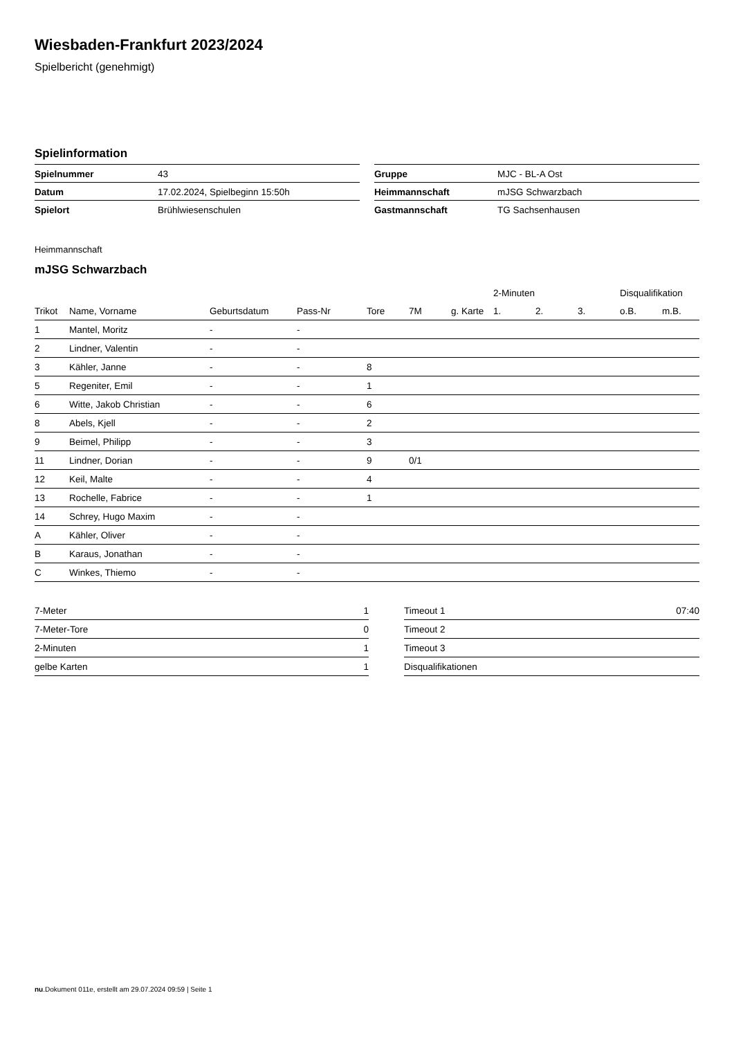Wiesbaden-Frankfurt 2023/2024
Spielbericht (genehmigt)
Spielinformation
| Spielnummer | 43 |
| Datum | 17.02.2024, Spielbeginn 15:50h |
| Spielort | Brühlwiesenschulen |
| Gruppe | MJC - BL-A Ost |
| Heimmannschaft | mJSG Schwarzbach |
| Gastmannschaft | TG Sachsenhausen |
Heimmannschaft
mJSG Schwarzbach
| | | | | | | | 2-Minuten | | | Disqualifikation | |
| --- | --- | --- | --- | --- | --- | --- | --- | --- | --- | --- | --- |
| Trikot | Name, Vorname | Geburtsdatum | Pass-Nr | Tore | 7M | g. Karte | 1. | 2. | 3. | o.B. | m.B. |
| 1 | Mantel, Moritz | - | - | | | | | | | | |
| 2 | Lindner, Valentin | - | - | | | | | | | | |
| 3 | Kähler, Janne | - | - | 8 | | | | | | | |
| 5 | Regeniter, Emil | - | - | 1 | | | | | | | |
| 6 | Witte, Jakob Christian | - | - | 6 | | | | | | | |
| 8 | Abels, Kjell | - | - | 2 | | | | | | | |
| 9 | Beimel, Philipp | - | - | 3 | | | | | | | |
| 11 | Lindner, Dorian | - | - | 9 | 0/1 | | | | | | |
| 12 | Keil, Malte | - | - | 4 | | | | | | | |
| 13 | Rochelle, Fabrice | - | - | 1 | | | | | | | |
| 14 | Schrey, Hugo Maxim | - | - | | | | | | | | |
| A | Kähler, Oliver | - | - | | | | | | | | |
| B | Karaus, Jonathan | - | - | | | | | | | | |
| C | Winkes, Thiemo | - | - | | | | | | | | |
| 7-Meter | 1 |
| 7-Meter-Tore | 0 |
| 2-Minuten | 1 |
| gelbe Karten | 1 |
| Timeout 1 | 07:40 |
| Timeout 2 | |
| Timeout 3 | |
| Disqualifikationen | |
nu.Dokument 011e, erstellt am 29.07.2024 09:59 | Seite 1